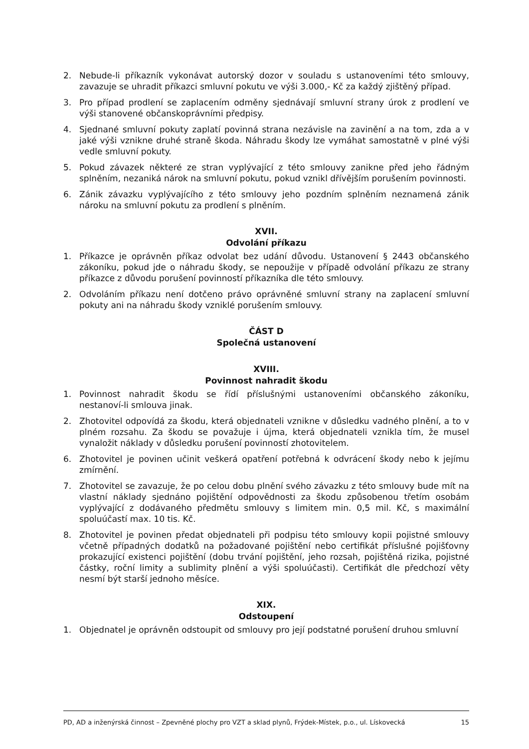2. Nebude-li příkazník vykonávat autorský dozor v souladu s ustanoveními této smlouvy, zavazuje se uhradit příkazci smluvní pokutu ve výši 3.000,- Kč za každý zjištěný případ.
3. Pro případ prodlení se zaplacením odměny sjednávají smluvní strany úrok z prodlení ve výši stanovené občanskoprávními předpisy.
4. Sjednané smluvní pokuty zaplatí povinná strana nezávisle na zavinění a na tom, zda a v jaké výši vznikne druhé straně škoda. Náhradu škody lze vymáhat samostatně v plné výši vedle smluvní pokuty.
5. Pokud závazek některé ze stran vyplývající z této smlouvy zanikne před jeho řádným splněním, nezaniká nárok na smluvní pokutu, pokud vznikl dřívějším porušením povinnosti.
6. Zánik závazku vyplývajícího z této smlouvy jeho pozdním splněním neznamená zánik nároku na smluvní pokutu za prodlení s plněním.
XVII.
Odvolání příkazu
1. Příkazce je oprávněn příkaz odvolat bez udání důvodu. Ustanovení § 2443 občanského zákoníku, pokud jde o náhradu škody, se nepoužije v případě odvolání příkazu ze strany příkazce z důvodu porušení povinností příkazníka dle této smlouvy.
2. Odvoláním příkazu není dotčeno právo oprávněné smluvní strany na zaplacení smluvní pokuty ani na náhradu škody vzniklé porušením smlouvy.
ČÁST D
Společná ustanovení
XVIII.
Povinnost nahradit škodu
1. Povinnost nahradit škodu se řídí příslušnými ustanoveními občanského zákoníku, nestanoví-li smlouva jinak.
2. Zhotovitel odpovídá za škodu, která objednateli vznikne v důsledku vadného plnění, a to v plném rozsahu. Za škodu se považuje i újma, která objednateli vznikla tím, že musel vynaložit náklady v důsledku porušení povinností zhotovitelem.
6. Zhotovitel je povinen učinit veškerá opatření potřebná k odvrácení škody nebo k jejímu zmírnění.
7. Zhotovitel se zavazuje, že po celou dobu plnění svého závazku z této smlouvy bude mít na vlastní náklady sjednáno pojištění odpovědnosti za škodu způsobenou třetím osobám vyplývající z dodávaného předmětu smlouvy s limitem min. 0,5 mil. Kč, s maximální spoluúčastí max. 10 tis. Kč.
8. Zhotovitel je povinen předat objednateli při podpisu této smlouvy kopii pojistné smlouvy včetně případných dodatků na požadované pojištění nebo certifikát příslušné pojišťovny prokazující existenci pojištění (dobu trvání pojištění, jeho rozsah, pojištěná rizika, pojistné částky, roční limity a sublimity plnění a výši spoluúčasti). Certifikát dle předchozí věty nesmí být starší jednoho měsíce.
XIX.
Odstoupení
1. Objednatel je oprávněn odstoupit od smlouvy pro její podstatné porušení druhou smluvní
PD, AD a inženýrská činnost – Zpevněné plochy pro VZT a sklad plynů, Frýdek-Místek, p.o., ul. Lískovecká 15